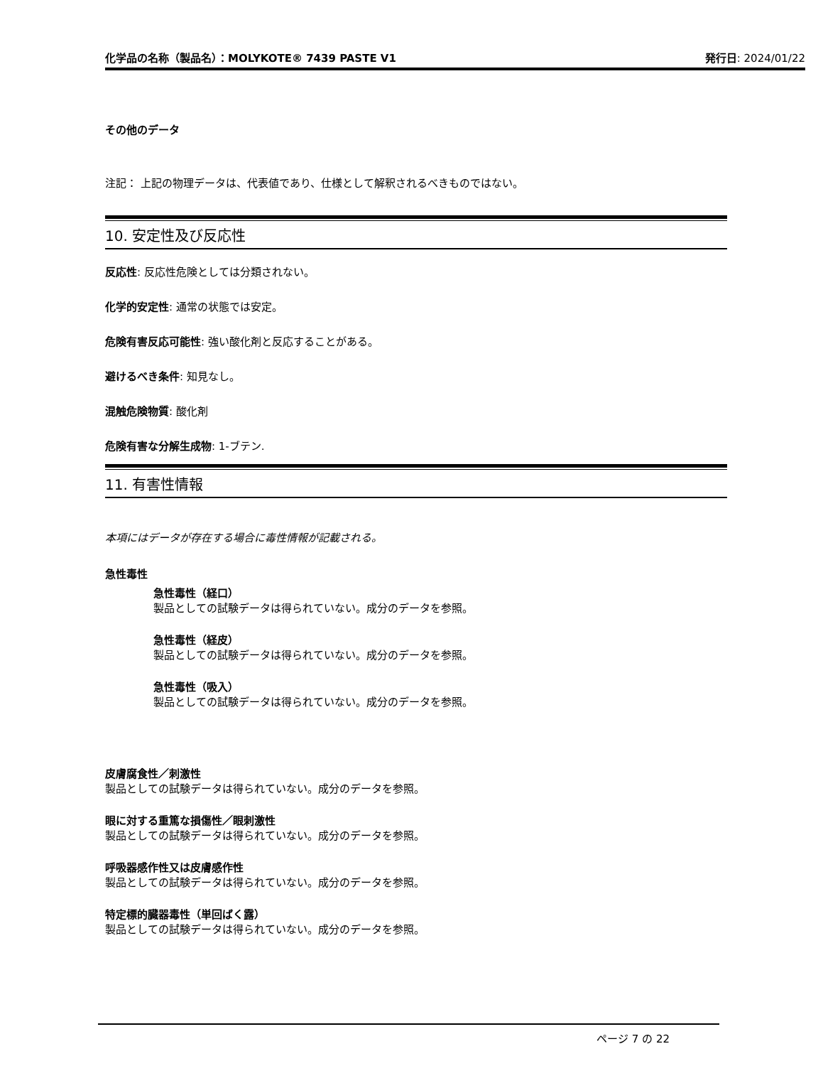化学品の名称（製品名）：MOLYKOTE® 7439 PASTE V1 発行日: 2024/01/22
その他のデータ
注記： 上記の物理データは、代表値であり、仕様として解釈されるべきものではない。
10. 安定性及び反応性
反応性: 反応性危険としては分類されない。
化学的安定性: 通常の状態では安定。
危険有害反応可能性: 強い酸化剤と反応することがある。
避けるべき条件: 知見なし。
混触危険物質: 酸化剤
危険有害な分解生成物: 1-ブテン.
11. 有害性情報
本項にはデータが存在する場合に毒性情報が記載される。
急性毒性
急性毒性（経口）
製品としての試験データは得られていない。成分のデータを参照。
急性毒性（経皮）
製品としての試験データは得られていない。成分のデータを参照。
急性毒性（吸入）
製品としての試験データは得られていない。成分のデータを参照。
皮膚腐食性／刺激性
製品としての試験データは得られていない。成分のデータを参照。
眼に対する重篤な損傷性／眼刺激性
製品としての試験データは得られていない。成分のデータを参照。
呼吸器感作性又は皮膚感作性
製品としての試験データは得られていない。成分のデータを参照。
特定標的臓器毒性（単回ばく露）
製品としての試験データは得られていない。成分のデータを参照。
ページ 7 の 22